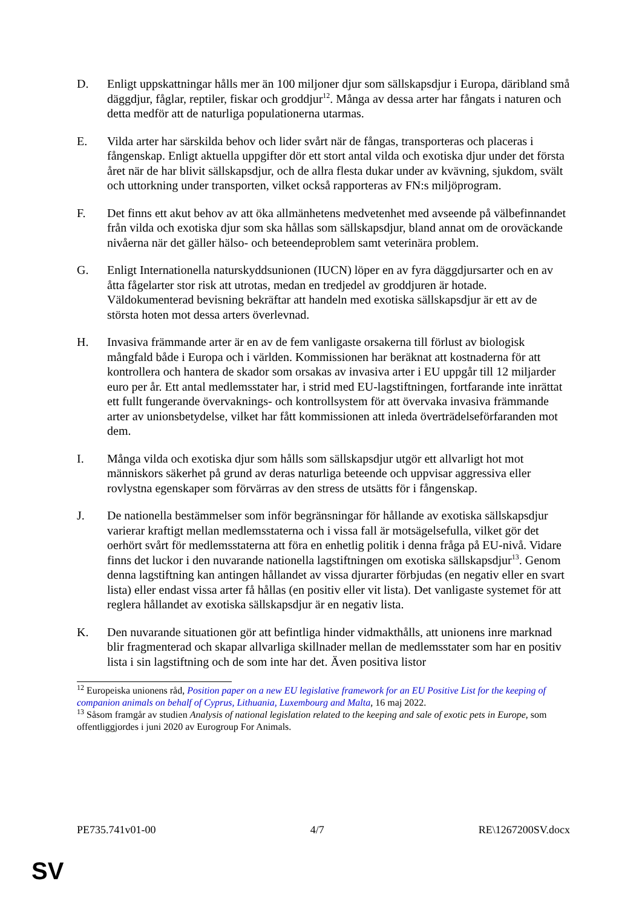D. Enligt uppskattningar hålls mer än 100 miljoner djur som sällskapsdjur i Europa, däribland små däggdjur, fåglar, reptiler, fiskar och groddjur<sup>12</sup>. Många av dessa arter har fångats i naturen och detta medför att de naturliga populationerna utarmas.
E. Vilda arter har särskilda behov och lider svårt när de fångas, transporteras och placeras i fångenskap. Enligt aktuella uppgifter dör ett stort antal vilda och exotiska djur under det första året när de har blivit sällskapsdjur, och de allra flesta dukar under av kvävning, sjukdom, svält och uttorkning under transporten, vilket också rapporteras av FN:s miljöprogram.
F. Det finns ett akut behov av att öka allmänhetens medvetenhet med avseende på välbefinnandet från vilda och exotiska djur som ska hållas som sällskapsdjur, bland annat om de oroväckande nivåerna när det gäller hälso- och beteendeproblem samt veterinära problem.
G. Enligt Internationella naturskyddsunionen (IUCN) löper en av fyra däggdjursarter och en av åtta fågelarter stor risk att utrotas, medan en tredjedel av groddjuren är hotade. Väldokumenterad bevisning bekräftar att handeln med exotiska sällskapsdjur är ett av de största hoten mot dessa arters överlevnad.
H. Invasiva främmande arter är en av de fem vanligaste orsakerna till förlust av biologisk mångfald både i Europa och i världen. Kommissionen har beräknat att kostnaderna för att kontrollera och hantera de skador som orsakas av invasiva arter i EU uppgår till 12 miljarder euro per år. Ett antal medlemsstater har, i strid med EU-lagstiftningen, fortfarande inte inrättat ett fullt fungerande övervaknings- och kontrollsystem för att övervaka invasiva främmande arter av unionsbetydelse, vilket har fått kommissionen att inleda överträdelseförfaranden mot dem.
I. Många vilda och exotiska djur som hålls som sällskapsdjur utgör ett allvarligt hot mot människors säkerhet på grund av deras naturliga beteende och uppvisar aggressiva eller rovlystna egenskaper som förvärras av den stress de utsätts för i fångenskap.
J. De nationella bestämmelser som inför begränsningar för hållande av exotiska sällskapsdjur varierar kraftigt mellan medlemsstaterna och i vissa fall är motsägelsefulla, vilket gör det oerhört svårt för medlemsstaterna att föra en enhetlig politik i denna fråga på EU-nivå. Vidare finns det luckor i den nuvarande nationella lagstiftningen om exotiska sällskapsdjur<sup>13</sup>. Genom denna lagstiftning kan antingen hållandet av vissa djurarter förbjudas (en negativ eller en svart lista) eller endast vissa arter få hållas (en positiv eller vit lista). Det vanligaste systemet för att reglera hållandet av exotiska sällskapsdjur är en negativ lista.
K. Den nuvarande situationen gör att befintliga hinder vidmakthålls, att unionens inre marknad blir fragmenterad och skapar allvarliga skillnader mellan de medlemsstater som har en positiv lista i sin lagstiftning och de som inte har det. Även positiva listor
<sup>12</sup> Europeiska unionens råd, Position paper on a new EU legislative framework for an EU Positive List for the keeping of companion animals on behalf of Cyprus, Lithuania, Luxembourg and Malta, 16 maj 2022.
<sup>13</sup> Såsom framgår av studien Analysis of national legislation related to the keeping and sale of exotic pets in Europe, som offentliggjordes i juni 2020 av Eurogroup For Animals.
PE735.741v01-00 4/7 RE\1267200SV.docx
SV